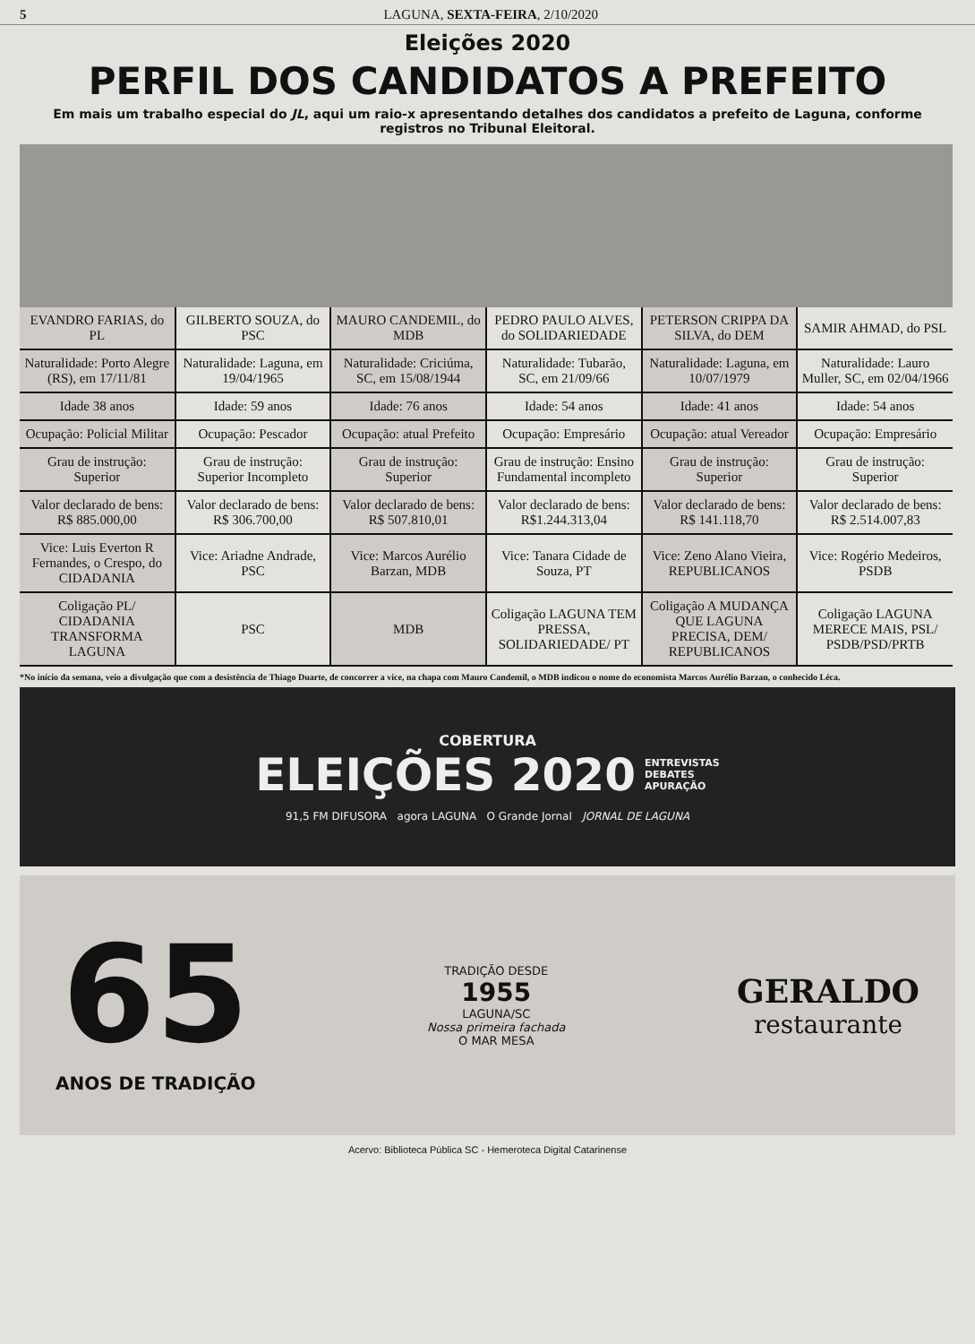5 LAGUNA, SEXTA-FEIRA, 2/10/2020
Eleições 2020
PERFIL DOS CANDIDATOS A PREFEITO
Em mais um trabalho especial do JL, aqui um raio-x apresentando detalhes dos candidatos a prefeito de Laguna, conforme registros no Tribunal Eleitoral.
| EVANDRO FARIAS, do PL | GILBERTO SOUZA, do PSC | MAURO CANDEMIL, do MDB | PEDRO PAULO ALVES, do SOLIDARIEDADE | PETERSON CRIPPA DA SILVA, do DEM | SAMIR AHMAD, do PSL |
| Naturalidade: Porto Alegre (RS), em 17/11/81 | Naturalidade: Laguna, em 19/04/1965 | Naturalidade: Criciúma, SC, em 15/08/1944 | Naturalidade: Tubarão, SC, em 21/09/66 | Naturalidade: Laguna, em 10/07/1979 | Naturalidade: Lauro Muller, SC, em 02/04/1966 |
| Idade 38 anos | Idade: 59 anos | Idade: 76 anos | Idade: 54 anos | Idade: 41 anos | Idade: 54 anos |
| Ocupação: Policial Militar | Ocupação: Pescador | Ocupação: atual Prefeito | Ocupação: Empresário | Ocupação: atual Vereador | Ocupação: Empresário |
| Grau de instrução: Superior | Grau de instrução: Superior Incompleto | Grau de instrução: Superior | Grau de instrução: Ensino Fundamental incompleto | Grau de instrução: Superior | Grau de instrução: Superior |
| Valor declarado de bens: R$ 885.000,00 | Valor declarado de bens: R$ 306.700,00 | Valor declarado de bens: R$ 507.810,01 | Valor declarado de bens: R$1.244.313,04 | Valor declarado de bens: R$ 141.118,70 | Valor declarado de bens: R$ 2.514.007,83 |
| Vice: Luis Everton R Fernandes, o Crespo, do CIDADANIA | Vice: Ariadne Andrade, PSC | Vice: Marcos Aurélio Barzan, MDB | Vice: Tanara Cidade de Souza, PT | Vice: Zeno Alano Vieira, REPUBLICANOS | Vice: Rogério Medeiros, PSDB |
| Coligação PL/ CIDADANIA TRANSFORMA LAGUNA | PSC | MDB | Coligação LAGUNA TEM PRESSA, SOLIDARIEDADE/ PT | Coligação A MUDANÇA QUE LAGUNA PRECISA, DEM/ REPUBLICANOS | Coligação LAGUNA MERECE MAIS, PSL/ PSDB/PSD/PRTB |
*No início da semana, veio a divulgação que com a desistência de Thiago Duarte, de concorrer a vice, na chapa com Mauro Candemil, o MDB indicou o nome do economista Marcos Aurélio Barzan, o conhecido Léca.
COBERTURA
ELEIÇÕES 2020 ENTREVISTAS
DEBATES
APURAÇÃO
91,5 FM DIFUSORA agora LAGUNA O Grande Jornal JORNAL DE LAGUNA
65
ANOS DE TRADIÇÃO
TRADIÇÃO DESDE
1955
LAGUNA/SC
Nossa primeira fachada
O MAR MESA
GERALDO
restaurante
Acervo: Biblioteca Pública SC - Hemeroteca Digital Catarinense